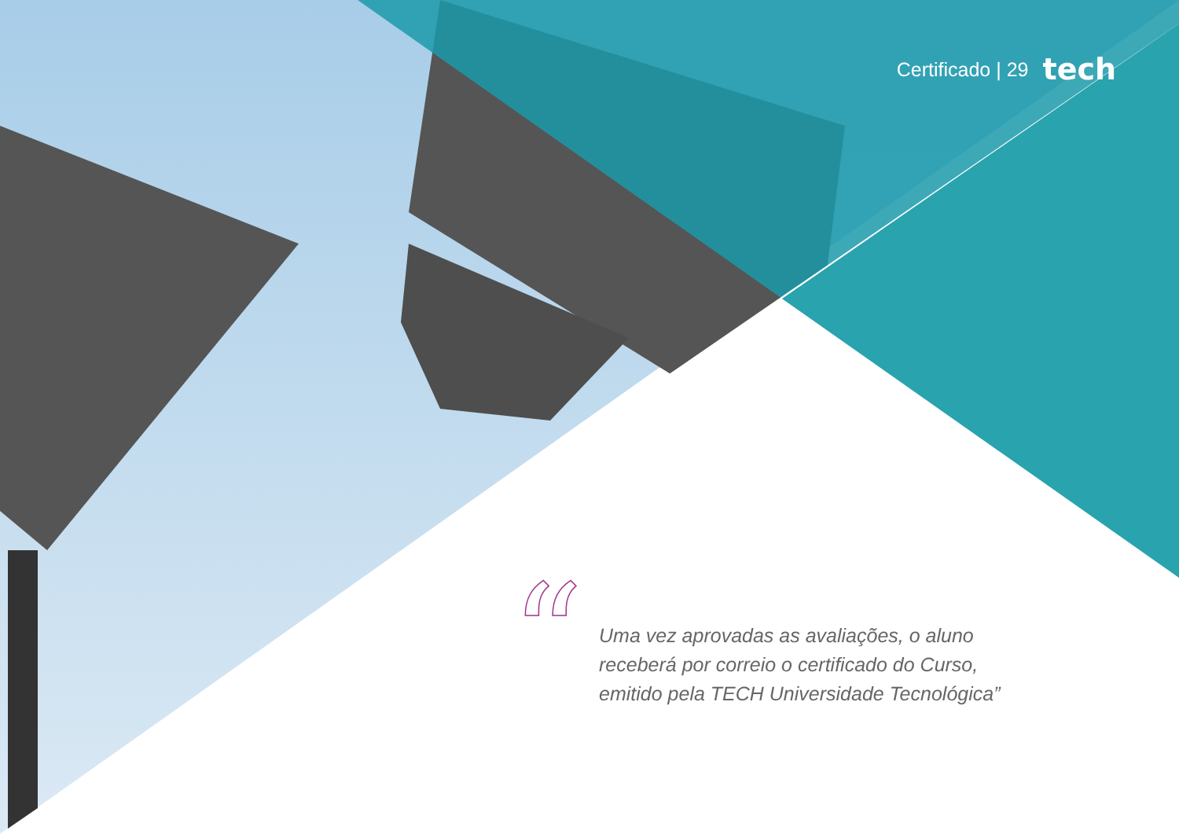Certificado | 29 tech
“
Uma vez aprovadas as avaliações, o aluno
receberá por correio o certificado do Curso,
emitido pela TECH Universidade Tecnológica”